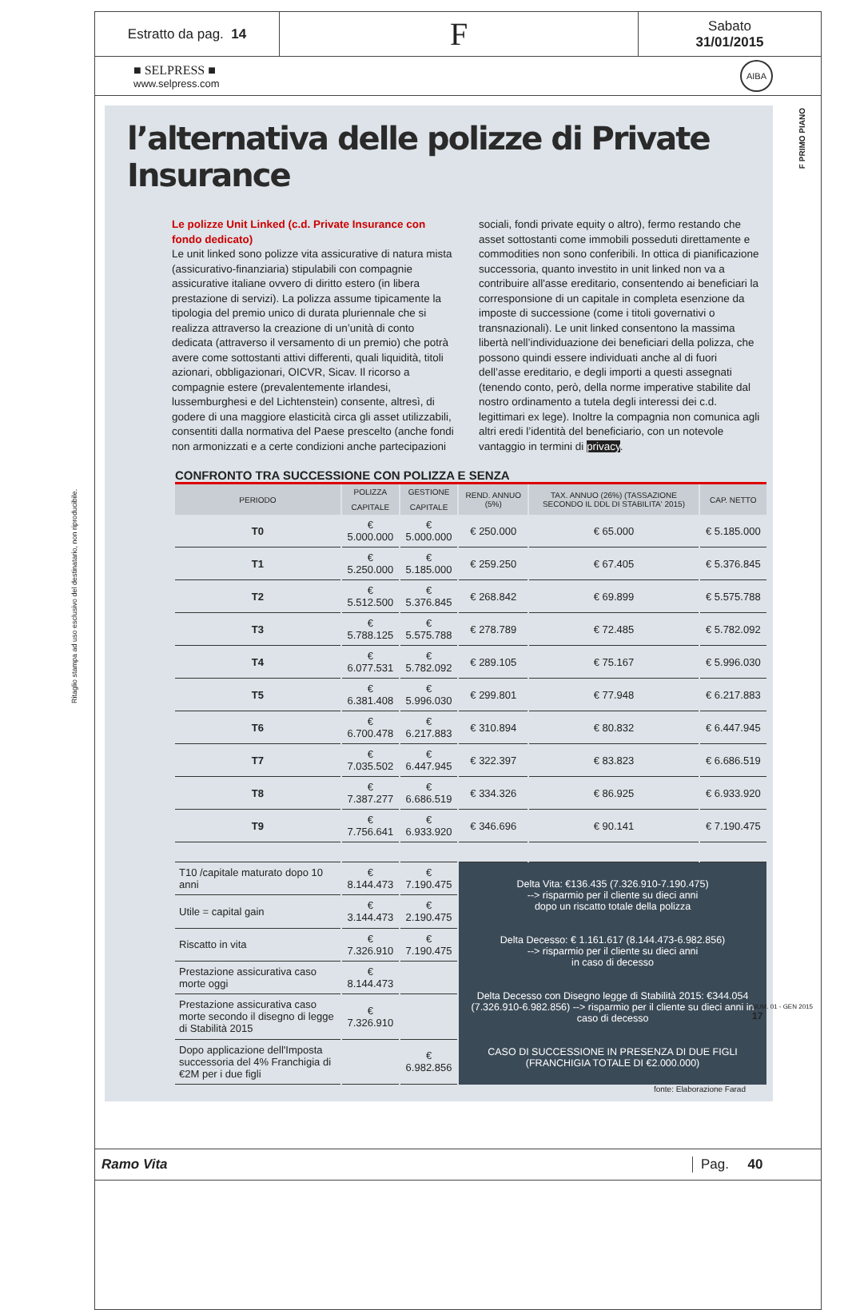Ritaglio stampa ad uso esclusivo del destinatario, non riproducibile.
Estratto da pag. 14
F
Sabato
31/01/2015
■ SELPRESS ■
www.selpress.com
AIBA
l’alternativa delle polizze di Private Insurance
Le polizze Unit Linked (c.d. Private Insurance con fondo dedicato)
Le unit linked sono polizze vita assicurative di natura mista (assicurativo-finanziaria) stipulabili con compagnie assicurative italiane ovvero di diritto estero (in libera prestazione di servizi). La polizza assume tipicamente la tipologia del premio unico di durata pluriennale che si realizza attraverso la creazione di un’unità di conto dedicata (attraverso il versamento di un premio) che potrà avere come sottostanti attivi differenti, quali liquidità, titoli azionari, obbligazionari, OICVR, Sicav. Il ricorso a compagnie estere (prevalentemente irlandesi, lussemburghesi e del Lichtenstein) consente, altresì, di godere di una maggiore elasticità circa gli asset utilizzabili, consentiti dalla normativa del Paese prescelto (anche fondi non armonizzati e a certe condizioni anche partecipazioni
sociali, fondi private equity o altro), fermo restando che asset sottostanti come immobili posseduti direttamente e commodities non sono conferibili. In ottica di pianificazione successoria, quanto investito in unit linked non va a contribuire all'asse ereditario, consentendo ai beneficiari la corresponsione di un capitale in completa esenzione da imposte di successione (come i titoli governativi o transnazionali). Le unit linked consentono la massima libertà nell’individuazione dei beneficiari della polizza, che possono quindi essere individuati anche al di fuori dell’asse ereditario, e degli importi a questi assegnati (tenendo conto, però, della norme imperative stabilite dal nostro ordinamento a tutela degli interessi dei c.d. legittimari ex lege). Inoltre la compagnia non comunica agli altri eredi l’identità del beneficiario, con un notevole vantaggio in termini di privacy.
CONFRONTO TRA SUCCESSIONE CON POLIZZA E SENZA
| PERIODO | POLIZZA | GESTIONE | REND. ANNUO (5%) | TAX. ANNUO (26%) (TASSAZIONE SECONDO IL DDL DI STABILITA' 2015) | CAP. NETTO |
| --- | --- | --- | --- | --- | --- |
| | CAPITALE | CAPITALE | | | |
| T0 | € 5.000.000 | € 5.000.000 | € 250.000 | € 65.000 | € 5.185.000 |
| T1 | € 5.250.000 | € 5.185.000 | € 259.250 | € 67.405 | € 5.376.845 |
| T2 | € 5.512.500 | € 5.376.845 | € 268.842 | € 69.899 | € 5.575.788 |
| T3 | € 5.788.125 | € 5.575.788 | € 278.789 | € 72.485 | € 5.782.092 |
| T4 | € 6.077.531 | € 5.782.092 | € 289.105 | € 75.167 | € 5.996.030 |
| T5 | € 6.381.408 | € 5.996.030 | € 299.801 | € 77.948 | € 6.217.883 |
| T6 | € 6.700.478 | € 6.217.883 | € 310.894 | € 80.832 | € 6.447.945 |
| T7 | € 7.035.502 | € 6.447.945 | € 322.397 | € 83.823 | € 6.686.519 |
| T8 | € 7.387.277 | € 6.686.519 | € 334.326 | € 86.925 | € 6.933.920 |
| T9 | € 7.756.641 | € 6.933.920 | € 346.696 | € 90.141 | € 7.190.475 |
| T10 /capitale maturato dopo 10 anni | € 8.144.473 | € 7.190.475 | Delta Vita: €136.435 (7.326.910-7.190.475) --> risparmio per il cliente su dieci anni dopo un riscatto totale della polizza Delta Decesso: € 1.161.617 (8.144.473-6.982.856) --> risparmio per il cliente su dieci anni in caso di decesso Delta Decesso con Disegno legge di Stabilità 2015: €344.054 (7.326.910-6.982.856) --> risparmio per il cliente su dieci anni in caso di decesso CASO DI SUCCESSIONE IN PRESENZA DI DUE FIGLI (FRANCHIGIA TOTALE DI €2.000.000) | | |
| Utile = capital gain | € 3.144.473 | € 2.190.475 | | | |
| Riscatto in vita | € 7.326.910 | € 7.190.475 | | | |
| Prestazione assicurativa caso morte oggi | € 8.144.473 | | | | |
| Prestazione assicurativa caso morte secondo il disegno di legge di Stabilità 2015 | € 7.326.910 | | | | |
| Dopo applicazione dell'Imposta successoria del 4% Franchigia di €2M per i due figli | | € 6.982.856 | | | |
fonte: Elaborazione Farad
F PRIMO PIANO
NUM. 01 - GEN 2015
17
Ramo Vita Pag. 40